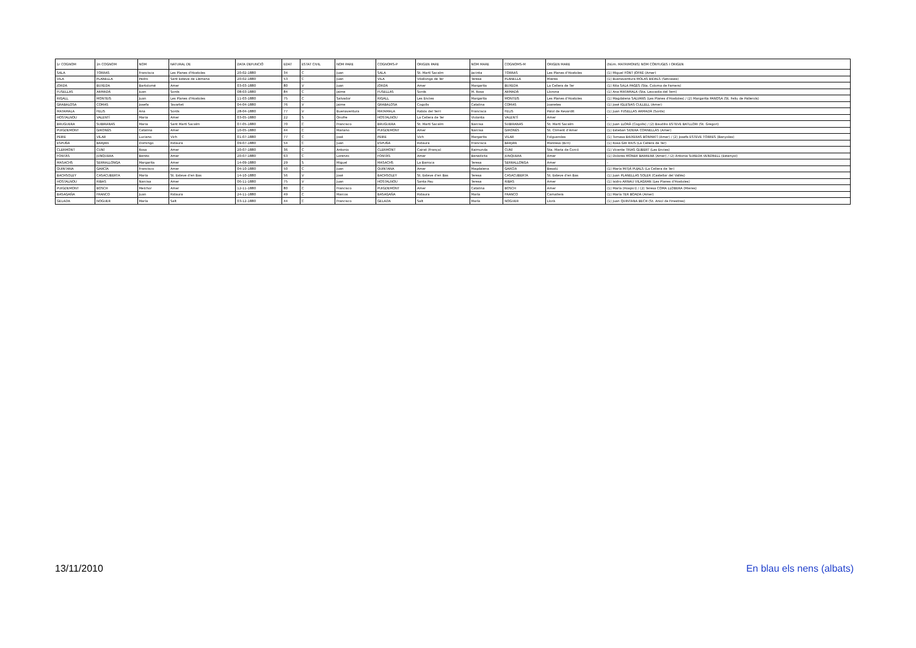| 1r COGNOM | 2n COGNOM | NOM | NATURAL DE | DATA DEFUNCIÓ | EDAT | ESTAT CIVIL | NOM PARE | COGNOMS-P | ORIGEN PARE | NOM MARE | COGNOMS-M | ORIGEN MARE | (Núm. MATRIMONIS) NOM CÒNYUGES I ORIGEN |
| --- | --- | --- | --- | --- | --- | --- | --- | --- | --- | --- | --- | --- | --- |
| SALA | TORRAS | Francisca | Les Planes d'Hostoles | 20-02-1880 | 34 | C | Juan | SALA | St. Martí Sacalm | Jacinta | TORRAS | Les Planes d'Hostoles | (1) Miguel FONT JOFRÉ (Amer) |
| VILA | PLANELLA | Pedro | Sant Esteve de Llémana | 20-02-1880 | 53 | C | Juan | VILA | Vilallonga de Ter | Teresa | PLANELLA | Mieres | (1) Buenaventura MOLAS BIDALS (Setcases) |
| JORDÀ | BUXEDA | Bartolomé | Amer | 03-03-1880 | 80 | V | Juan | JORDÀ | Amer | Margarita | BUXEDA | La Cellera de Ter | (1) Rita SALA PAGÈS (Sta. Coloma de Farners) |
| FUSELLAS | ARMADÀ | Juan | Sords | 08-03-1880 | 84 | C | Jaime | FUSELLAS | Sords | M. Rosa | ARMADÀ | Llorona | (1) Ana MATAMALA (Sta. Leocadia del Terri) |
| RIGALL | MONTEIS | Juan | Les Planes d'Hostoles | 11-03-1880 | 75 | C | Salvador | RIGALL | Les Encies | Margarita | MONTEIS | Les Planes d'Hostoles | (1) Magdalena SALVANS (Les Planes d'Hostoles) / (2) Margarita PANOSA (St. Feliu de Pallerols) |
| GRABALOSA | COMAS | Josefa | Tavartet | 04-04-1880 | 76 | V | Jaime | GRABALOSA | Cogolls | Catalina | COMAS | Joanetes | (1) José IGLESIAS CULLELL (Amer) |
| MATAMALA | FELIS | Ana | Sords | 28-04-1880 | 77 | V | Buenaventura | MATAMALA | Rabós del Terri | Francisca | FELIS | Palol de Revardit | (1) Juan FUSELLAS ARMADÀ (Sords) |
| HOSTALNOU | VALENTÍ | Maria | Amer | 03-05-1880 | 22 | S | Onofre | HOSTALNOU | La Cellera de Ter | Violanta | VALENTÍ | Amer | - |
| BRUGUERA | SUBIRANAS | Maria | Sant Martí Sacalm | 07-05-1880 | 70 | C | Francisco | BRUGUERA | St. Martí Sacalm | Narcisa | SUBIRANAS | St. Martí Sacalm | (1) Juan LLORÀ (Cogolls) / (2) Baudilio ESTEVE BATLLORI (St. Gregori) |
| PUIGDEMONT | GIRONÈS | Catalina | Amer | 10-05-1880 | 44 | C | Mariano | PUIGDEMONT | Amer | Narcisa | GIRONÈS | St. Climent d'Amer | (1) Esteban SIDERA CORNELLÀS (Amer) |
| PEIRE | VILAR | Luciano | Vich | 01-07-1880 | 77 | C | José | PEIRE | Vich | Margarita | VILAR | Folgueroles | (1) Tomasa BAIXERAS BONMATÍ (Amer) / (2) Josefa ESTEVE TORRES (Banyoles) |
| ESPUÑA | BARJAN | Domingo | Ridaura | 09-07-1880 | 54 | C | Juan | ESPUÑA | Ridaura | Francisca | BARJAN | Manresa (Bcn) | (1) Rosa GRI RIUS (La Cellera de Ter) |
| CLERMONT | CUNÍ | Rosa | Amer | 20-07-1880 | 36 | C | Antonio | CLERMONT | Cairat (França) | Raimunda | CUNÍ | Sta. Maria de Corcó | (1) Vicente TRIAS GUBERT (Les Encies) |
| FONTÀS | JUNQUERA | Benito | Amer | 20-07-1880 | 63 | C | Lorenzo | FONTÀS | Amer | Benedicta | JUNQUERA | Amer | (1) Dolores MONER BARRERA (Amer) / (2) Antonia SUREDA VENDRELL (Estanyol) |
| MASACHS | SERRALLONGA | Margarita | Amer | 14-09-1880 | 29 | S | Miguel | MASACHS | La Barroca | Teresa | SERRALLONGA | Amer | - |
| QUINTANA | GARCÍA | Francisco | Amer | 04-10-1880 | 50 | C | Juan | QUINTANA | Amer | Magdalena | GARCÍA | Besalú | (1) María MITJÀ PUJALS (La Cellera de Ter) |
| BACHSOLEY | CASACUBERTA | María | St. Esteve d'en Bas | 14-10-1880 | 56 | V | José | BACHSOLEY | St. Esteve d'en Bas | Teresa | CASACUBERTA | St. Esteve d'en Bas | (1) Juan PLANELLAS SOLER (Castellar del Vallès) |
| HOSTALNOU | RIBAS | Narcisa | Amer | 06-11-1880 | 75 | V | Juan | HOSTALNOU | Santa Pau | Teresa | RIBAS | Amer | (1) Isidro ARNAU VILAGRAN (Les Planes d'Hostoles) |
| PUIGDEMONT | BOSCH | Melchor | Amer | 12-11-1880 | 80 | C | Francisco | PUIGDEMONT | Amer | Catalina | BOSCH | Amer | (1) María (Hospici) / (2) Teresa COMA LLOBERA (Mieres) |
| BASAGAÑA | FRANCO | Juan | Ridaura | 24-11-1880 | 49 | C | Marcos | BASAGAÑA | Ridaura | María | FRANCO | Camallera | (1) María TER BOADA (Amer) |
| GELADA | NOGUER | María | Salt | 03-12-1880 | 44 | C | Francisco | GELADA | Salt | María | NOGUER | Llorà | (1) Juan QUINTANA BECH (St. Aniol de Finestres) |
13/11/2010 En blau els nens (albats)